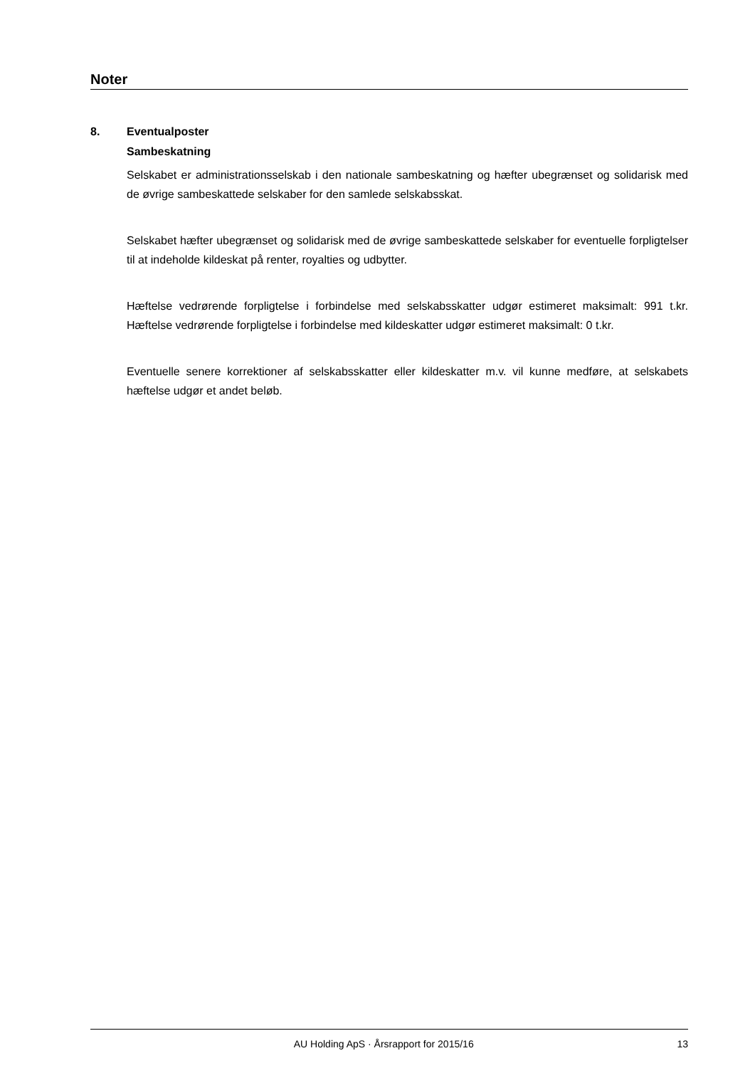Noter
8. Eventualposter
Sambeskatning
Selskabet er administrationsselskab i den nationale sambeskatning og hæfter ubegrænset og solidarisk med de øvrige sambeskattede selskaber for den samlede selskabsskat.
Selskabet hæfter ubegrænset og solidarisk med de øvrige sambeskattede selskaber for eventuelle forpligtelser til at indeholde kildeskat på renter, royalties og udbytter.
Hæftelse vedrørende forpligtelse i forbindelse med selskabsskatter udgør estimeret maksimalt: 991 t.kr. Hæftelse vedrørende forpligtelse i forbindelse med kildeskatter udgør estimeret maksimalt: 0 t.kr.
Eventuelle senere korrektioner af selskabsskatter eller kildeskatter m.v. vil kunne medføre, at selskabets hæftelse udgør et andet beløb.
AU Holding ApS · Årsrapport for 2015/16 13